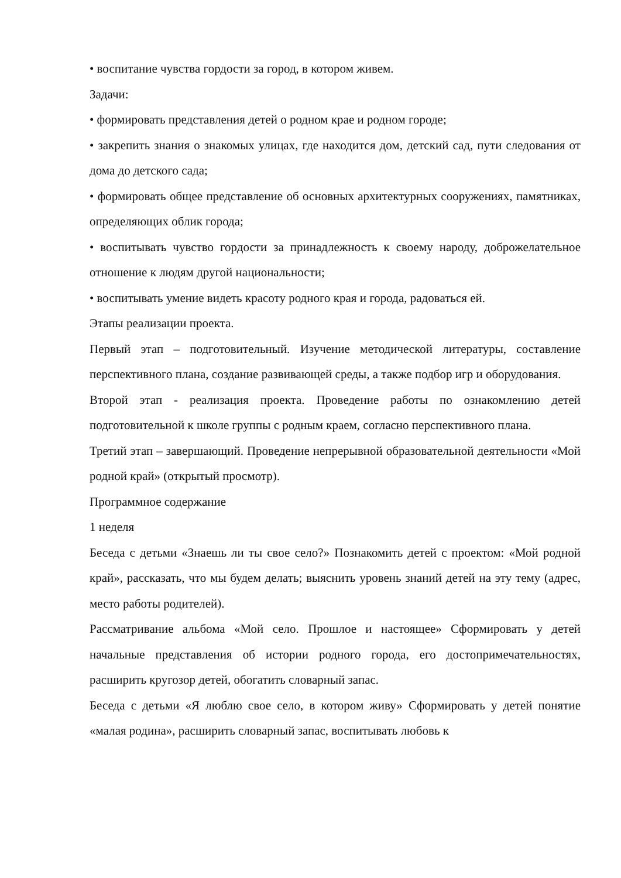• воспитание чувства гордости за город, в котором живем.
Задачи:
• формировать представления детей о родном крае и родном городе;
• закрепить знания о знакомых улицах, где находится дом, детский сад, пути следования от дома до детского сада;
• формировать общее представление об основных архитектурных сооружениях, памятниках, определяющих облик города;
• воспитывать чувство гордости за принадлежность к своему народу, доброжелательное отношение к людям другой национальности;
• воспитывать умение видеть красоту родного края и города, радоваться ей.
Этапы реализации проекта.
Первый этап – подготовительный. Изучение методической литературы, составление перспективного плана, создание развивающей среды, а также подбор игр и оборудования.
Второй этап - реализация проекта. Проведение работы по ознакомлению детей подготовительной к школе группы с родным краем, согласно перспективного плана.
Третий этап – завершающий. Проведение непрерывной образовательной деятельности «Мой родной край» (открытый просмотр).
Программное содержание
1 неделя
Беседа с детьми «Знаешь ли ты свое село?» Познакомить детей с проектом: «Мой родной край», рассказать, что мы будем делать; выяснить уровень знаний детей на эту тему (адрес, место работы родителей).
Рассматривание альбома «Мой село. Прошлое и настоящее» Сформировать у детей начальные представления об истории родного города, его достопримечательностях, расширить кругозор детей, обогатить словарный запас.
Беседа с детьми «Я люблю свое село, в котором живу» Сформировать у детей понятие «малая родина», расширить словарный запас, воспитывать любовь к